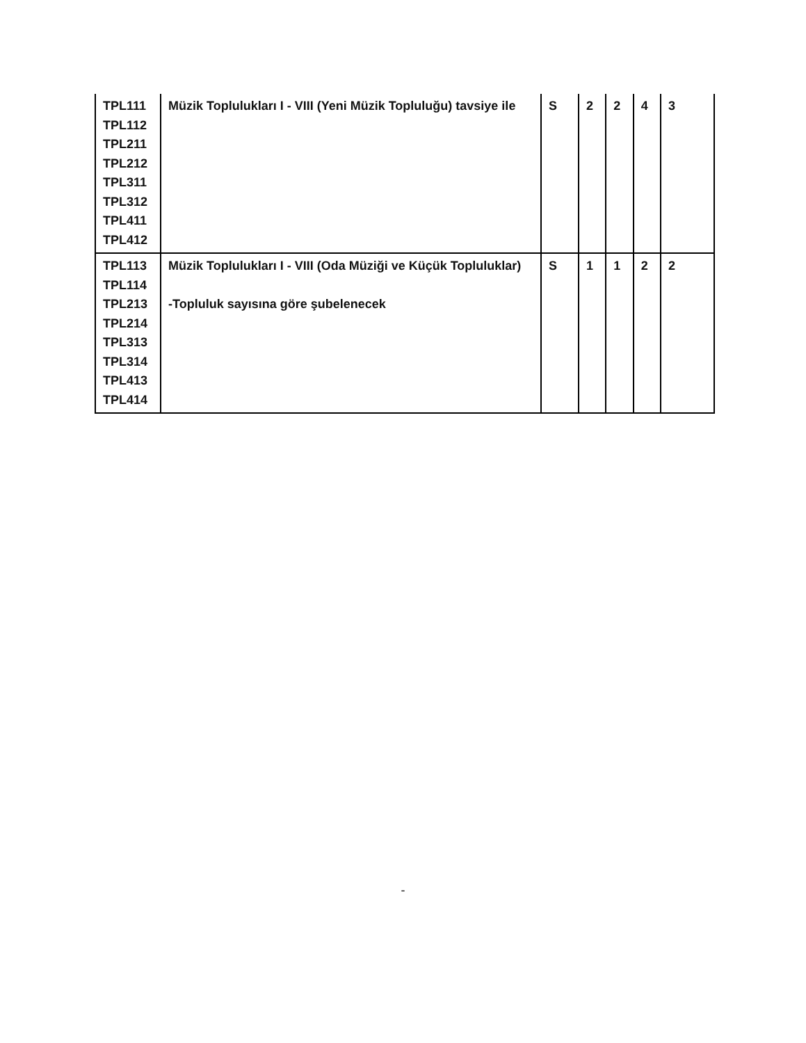| TPL111 TPL112 TPL211 TPL212 TPL311 TPL312 TPL411 TPL412 | Müzik Toplulukları I - VIII (Yeni Müzik Topluluğu) tavsiye ile | S | 2 | 2 | 4 | 3 |
| TPL113 TPL114 TPL213 TPL214 TPL313 TPL314 TPL413 TPL414 | Müzik Toplulukları I - VIII (Oda Müziği ve Küçük Topluluklar) -Topluluk sayısına göre şubelenecek | S | 1 | 1 | 2 | 2 |
-